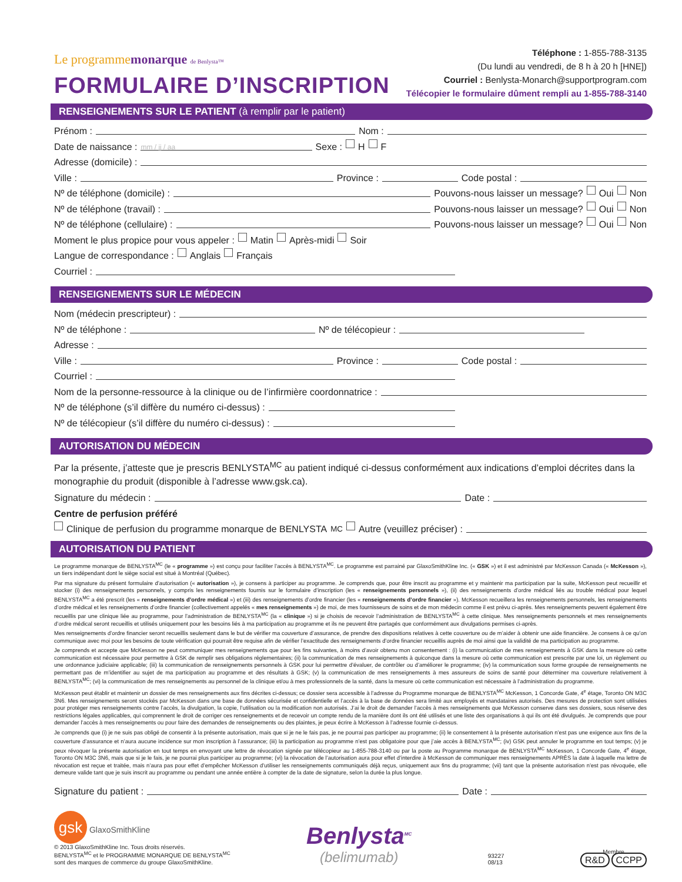Le programmemonarque de Benlysta™
FORMULAIRE D’INSCRIPTION
Téléphone : 1-855-788-3135
(Du lundi au vendredi, de 8 h à 20 h [HNE])
Courriel : Benlysta-Monarch@supportprogram.com
Télécopier le formulaire dûment rempli au 1-855-788-3140
RENSEIGNEMENTS SUR LE PATIENT (à remplir par le patient)
Prénom : Nom :
Date de naissance : mm / jj / aa Sexe : H F
Adresse (domicile) :
Ville : Province : Code postal :
Nº de téléphone (domicile) : Pouvons-nous laisser un message? Oui Non
Nº de téléphone (travail) : Pouvons-nous laisser un message? Oui Non
Nº de téléphone (cellulaire) : Pouvons-nous laisser un message? Oui Non
Moment le plus propice pour vous appeler : Matin Après-midi Soir
Langue de correspondance : Anglais Français
Courriel :
RENSEIGNEMENTS SUR LE MÉDECIN
Nom (médecin prescripteur) :
Nº de téléphone : Nº de télécopieur :
Adresse :
Ville : Province : Code postal :
Courriel :
Nom de la personne-ressource à la clinique ou de l’infirmière coordonnatrice :
Nº de téléphone (s’il diffère du numéro ci-dessus) :
Nº de télécopieur (s’il diffère du numéro ci-dessus) :
AUTORISATION DU MÉDECIN
Par la présente, j’atteste que je prescris BENLYSTA<sup>MC</sup> au patient indiqué ci-dessus conformément aux indications d’emploi décrites dans la monographie du produit (disponible à l’adresse www.gsk.ca).
Signature du médecin : Date :
Centre de perfusion préféré
Clinique de perfusion du programme monarque de BENLYSTA<sup>MC</sup> Autre (veuillez préciser) :
AUTORISATION DU PATIENT
Le programme monarque de BENLYSTA<sup>MC</sup> (le « programme ») est conçu pour faciliter l’accès à BENLYSTA<sup>MC</sup>. Le programme est parrainé par GlaxoSmithKline Inc. (« GSK ») et il est administré par McKesson Canada (« McKesson »), un tiers indépendant dont le siège social est situé à Montréal (Québec).
Par ma signature du présent formulaire d’autorisation (« autorisation »), je consens à participer au programme. Je comprends que, pour être inscrit au programme et y maintenir ma participation par la suite, McKesson peut recueillir et stocker (i) des renseignements personnels, y compris les renseignements fournis sur le formulaire d’inscription (les « renseignements personnels »), (ii) des renseignements d’ordre médical liés au trouble médical pour lequel BENLYSTA<sup>MC</sup> a été prescrit (les « renseignements d’ordre médical ») et (iii) des renseignements d’ordre financier (les « renseignements d’ordre financier »). McKesson recueillera les renseignements personnels, les renseignements d’ordre médical et les renseignements d’ordre financier (collectivement appelés « mes renseignements ») de moi, de mes fournisseurs de soins et de mon médecin comme il est prévu ci-après. Mes renseignements peuvent également être recueillis par une clinique liée au programme, pour l’administration de BENLYSTA<sup>MC</sup> (la « clinique ») si je choisis de recevoir l’administration de BENLYSTA<sup>MC</sup> à cette clinique. Mes renseignements personnels et mes renseignements d’ordre médical seront recueillis et utilisés uniquement pour les besoins liés à ma participation au programme et ils ne peuvent être partagés que conformément aux divulgations permises ci-après.
Mes renseignements d’ordre financier seront recueillis seulement dans le but de vérifier ma couverture d’assurance, de prendre des dispositions relatives à cette couverture ou de m’aider à obtenir une aide financière. Je consens à ce qu’on communique avec moi pour les besoins de toute vérification qui pourrait être requise afin de vérifier l’exactitude des renseignements d’ordre financier recueillis auprès de moi ainsi que la validité de ma participation au programme.
Je comprends et accepte que McKesson ne peut communiquer mes renseignements que pour les fins suivantes, à moins d’avoir obtenu mon consentement : (i) la communication de mes renseignements à GSK dans la mesure où cette communication est nécessaire pour permettre à GSK de remplir ses obligations réglementaires; (ii) la communication de mes renseignements à quiconque dans la mesure où cette communication est prescrite par une loi, un règlement ou une ordonnance judiciaire applicable; (iii) la communication de renseignements personnels à GSK pour lui permettre d’évaluer, de contrôler ou d’améliorer le programme; (iv) la communication sous forme groupée de renseignements ne permettant pas de m’identifier au sujet de ma participation au programme et des résultats à GSK; (v) la communication de mes renseignements à mes assureurs de soins de santé pour déterminer ma couverture relativement à BENLYSTA<sup>MC</sup>; (vi) la communication de mes renseignements au personnel de la clinique et/ou à mes professionnels de la santé, dans la mesure où cette communication est nécessaire à l’administration du programme.
McKesson peut établir et maintenir un dossier de mes renseignements aux fins décrites ci-dessus; ce dossier sera accessible à l’adresse du Programme monarque de BENLYSTA<sup>MC</sup> McKesson, 1 Concorde Gate, 4<sup>e</sup> étage, Toronto ON M3C 3N6. Mes renseignements seront stockés par McKesson dans une base de données sécurisée et confidentielle et l’accès à la base de données sera limité aux employés et mandataires autorisés. Des mesures de protection sont utilisées pour protéger mes renseignements contre l’accès, la divulgation, la copie, l’utilisation ou la modification non autorisés. J’ai le droit de demander l’accès à mes renseignements que McKesson conserve dans ses dossiers, sous réserve des restrictions légales applicables, qui comprennent le droit de corriger ces renseignements et de recevoir un compte rendu de la manière dont ils ont été utilisés et une liste des organisations à qui ils ont été divulgués. Je comprends que pour demander l’accès à mes renseignements ou pour faire des demandes de renseignements ou des plaintes, je peux écrire à McKesson à l’adresse fournie ci-dessus.
Je comprends que (i) je ne suis pas obligé de consentir à la présente autorisation, mais que si je ne le fais pas, je ne pourrai pas participer au programme; (ii) le consentement à la présente autorisation n’est pas une exigence aux fins de la couverture d’assurance et n’aura aucune incidence sur mon inscription à l’assurance; (iii) la participation au programme n’est pas obligatoire pour que j’aie accès à BENLYSTA<sup>MC</sup>; (iv) GSK peut annuler le programme en tout temps; (v) je peux révoquer la présente autorisation en tout temps en envoyant une lettre de révocation signée par télécopieur au 1-855-788-3140 ou par la poste au Programme monarque de BENLYSTA<sup>MC</sup> McKesson, 1 Concorde Gate, 4<sup>e</sup> étage, Toronto ON M3C 3N6, mais que si je le fais, je ne pourrai plus participer au programme; (vi) la révocation de l’autorisation aura pour effet d’interdire à McKesson de communiquer mes renseignements APRÈS la date à laquelle ma lettre de révocation est reçue et traitée, mais n’aura pas pour effet d’empêcher McKesson d’utiliser les renseignements communiqués déjà reçus, uniquement aux fins du programme; (vii) tant que la présente autorisation n’est pas révoquée, elle demeure valide tant que je suis inscrit au programme ou pendant une année entière à compter de la date de signature, selon la durée la plus longue.
Signature du patient : Date :
gsk GlaxoSmithKline
© 2013 GlaxoSmithKline Inc. Tous droits réservés.
BENLYSTA<sup>MC</sup> et le PROGRAMME MONARQUE DE BENLYSTA<sup>MC</sup>
sont des marques de commerce du groupe GlaxoSmithKline.
Benlysta<sup>MC</sup>
(belimumab)
93227
08/13
Membre
R&D CCPP